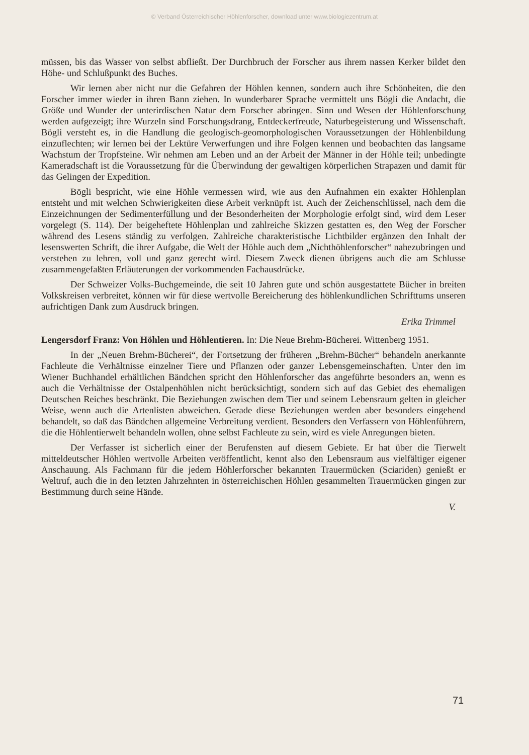© Verband Österreichischer Höhlenforscher, download unter www.biologiezentrum.at
müssen, bis das Wasser von selbst abfließt. Der Durchbruch der Forscher aus ihrem nassen Kerker bildet den Höhe- und Schlußpunkt des Buches.
Wir lernen aber nicht nur die Gefahren der Höhlen kennen, sondern auch ihre Schönheiten, die den Forscher immer wieder in ihren Bann ziehen. In wunderbarer Sprache vermittelt uns Bögli die Andacht, die Größe und Wunder der unterirdischen Natur dem Forscher abringen. Sinn und Wesen der Höhlenforschung werden aufgezeigt; ihre Wurzeln sind Forschungsdrang, Entdeckerfreude, Naturbegeisterung und Wissenschaft. Bögli versteht es, in die Handlung die geologisch-geomorphologischen Voraussetzungen der Höhlenbildung einzuflechten; wir lernen bei der Lektüre Verwerfungen und ihre Folgen kennen und beobachten das langsame Wachstum der Tropfsteine. Wir nehmen am Leben und an der Arbeit der Männer in der Höhle teil; unbedingte Kameradschaft ist die Voraussetzung für die Überwindung der gewaltigen körperlichen Strapazen und damit für das Gelingen der Expedition.
Bögli bespricht, wie eine Höhle vermessen wird, wie aus den Aufnahmen ein exakter Höhlenplan entsteht und mit welchen Schwierigkeiten diese Arbeit verknüpft ist. Auch der Zeichenschlüssel, nach dem die Einzeichnungen der Sedimenterfüllung und der Besonderheiten der Morphologie erfolgt sind, wird dem Leser vorgelegt (S. 114). Der beigeheftete Höhlenplan und zahlreiche Skizzen gestatten es, den Weg der Forscher während des Lesens ständig zu verfolgen. Zahlreiche charakteristische Lichtbilder ergänzen den Inhalt der lesenswerten Schrift, die ihrer Aufgabe, die Welt der Höhle auch dem „Nichthöhlenforscher“ nahezubringen und verstehen zu lehren, voll und ganz gerecht wird. Diesem Zweck dienen übrigens auch die am Schlusse zusammengefaßten Erläuterungen der vorkommenden Fachausdrücke.
Der Schweizer Volks-Buchgemeinde, die seit 10 Jahren gute und schön ausgestattete Bücher in breiten Volkskreisen verbreitet, können wir für diese wertvolle Bereicherung des höhlenkundlichen Schrifttums unseren aufrichtigen Dank zum Ausdruck bringen.
Erika Trimmel
Lengersdorf Franz: Von Höhlen und Höhlentieren. In: Die Neue Brehm-Bücherei. Wittenberg 1951.
In der „Neuen Brehm-Bücherei“, der Fortsetzung der früheren „Brehm-Bücher“ behandeln anerkannte Fachleute die Verhältnisse einzelner Tiere und Pflanzen oder ganzer Lebensgemeinschaften. Unter den im Wiener Buchhandel erhältlichen Bändchen spricht den Höhlenforscher das angeführte besonders an, wenn es auch die Verhältnisse der Ostalpenhöhlen nicht berücksichtigt, sondern sich auf das Gebiet des ehemaligen Deutschen Reiches beschränkt. Die Beziehungen zwischen dem Tier und seinem Lebensraum gelten in gleicher Weise, wenn auch die Artenlisten abweichen. Gerade diese Beziehungen werden aber besonders eingehend behandelt, so daß das Bändchen allgemeine Verbreitung verdient. Besonders den Verfassern von Höhlenführern, die die Höhlentierwelt behandeln wollen, ohne selbst Fachleute zu sein, wird es viele Anregungen bieten.
Der Verfasser ist sicherlich einer der Berufensten auf diesem Gebiete. Er hat über die Tierwelt mitteldeutscher Höhlen wertvolle Arbeiten veröffentlicht, kennt also den Lebensraum aus vielfältiger eigener Anschauung. Als Fachmann für die jedem Höhlerforscher bekannten Trauermücken (Sciariden) genießt er Weltruf, auch die in den letzten Jahrzehnten in österreichischen Höhlen gesammelten Trauermücken gingen zur Bestimmung durch seine Hände.
V.
71